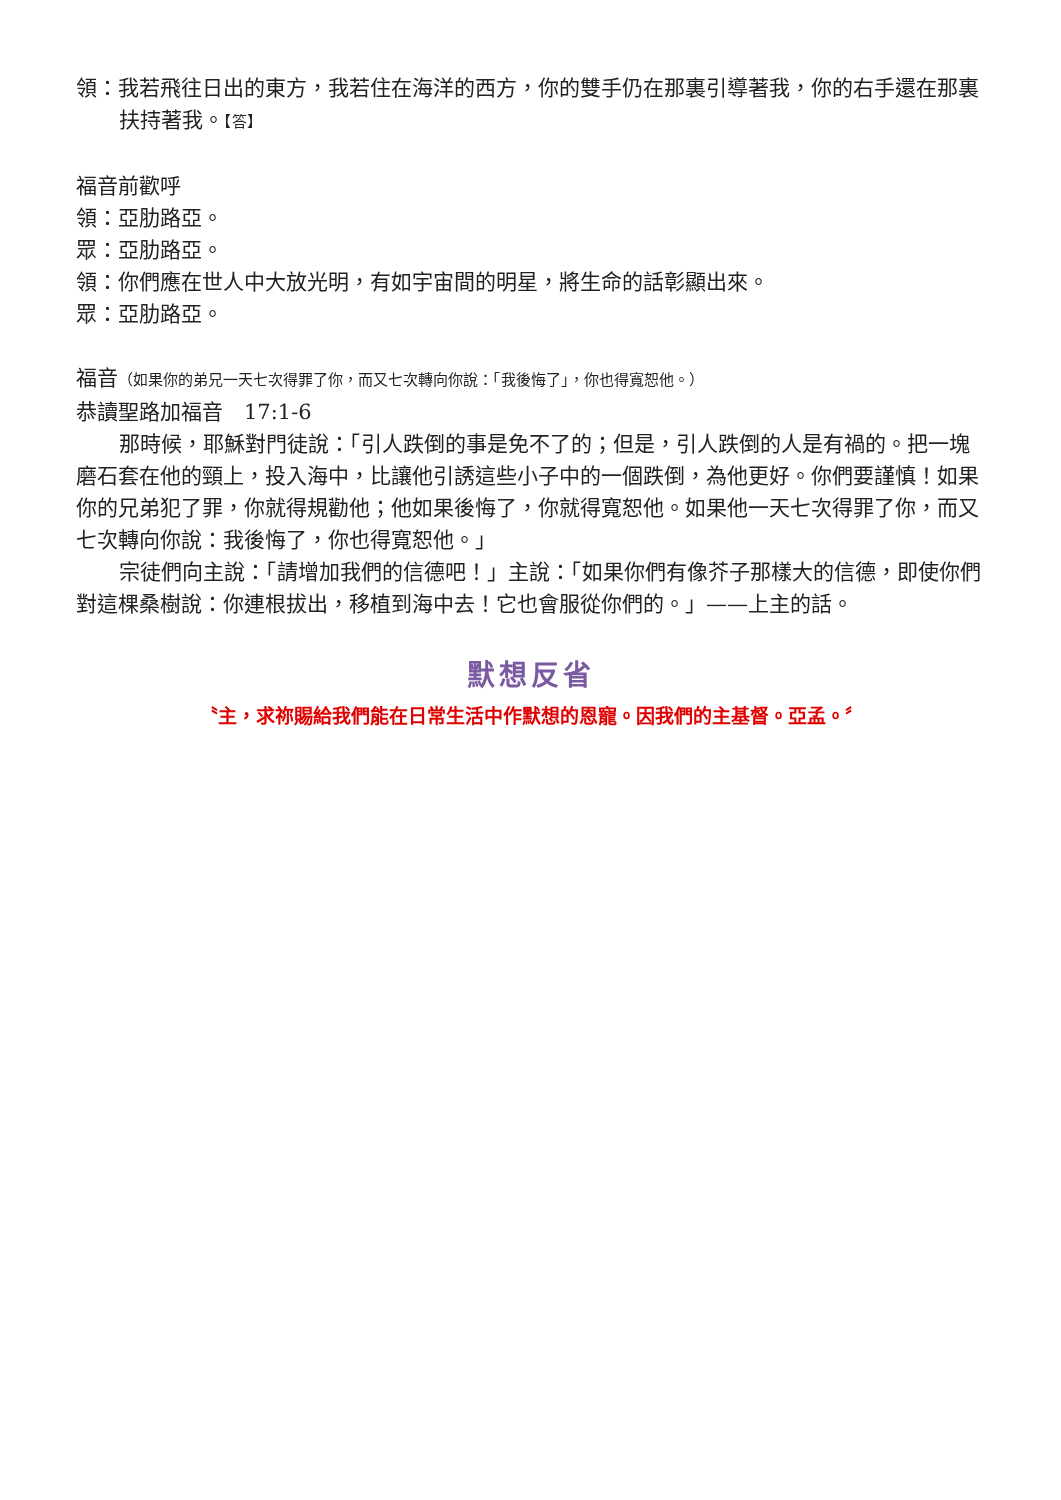領：我若飛往日出的東方，我若住在海洋的西方，你的雙手仍在那裏引導著我，你的右手還在那裏扶持著我。【答】
福音前歡呼
領：亞肋路亞。
眾：亞肋路亞。
領：你們應在世人中大放光明，有如宇宙間的明星，將生命的話彰顯出來。
眾：亞肋路亞。
福音（如果你的弟兄一天七次得罪了你，而又七次轉向你說：「我後悔了」，你也得寬恕他。）
恭讀聖路加福音　17:1-6
那時候，耶穌對門徒說：「引人跌倒的事是免不了的；但是，引人跌倒的人是有禍的。把一塊磨石套在他的頸上，投入海中，比讓他引誘這些小子中的一個跌倒，為他更好。你們要謹慎！如果你的兄弟犯了罪，你就得規勸他；他如果後悔了，你就得寬恕他。如果他一天七次得罪了你，而又七次轉向你說：我後悔了，你也得寬恕他。」
宗徒們向主說：「請增加我們的信德吧！」主說：「如果你們有像芥子那樣大的信德，即使你們對這棵桑樹說：你連根拔出，移植到海中去！它也會服從你們的。」——上主的話。
默想反省
〝主，求祢賜給我們能在日常生活中作默想的恩寵。因我們的主基督。亞孟。〞